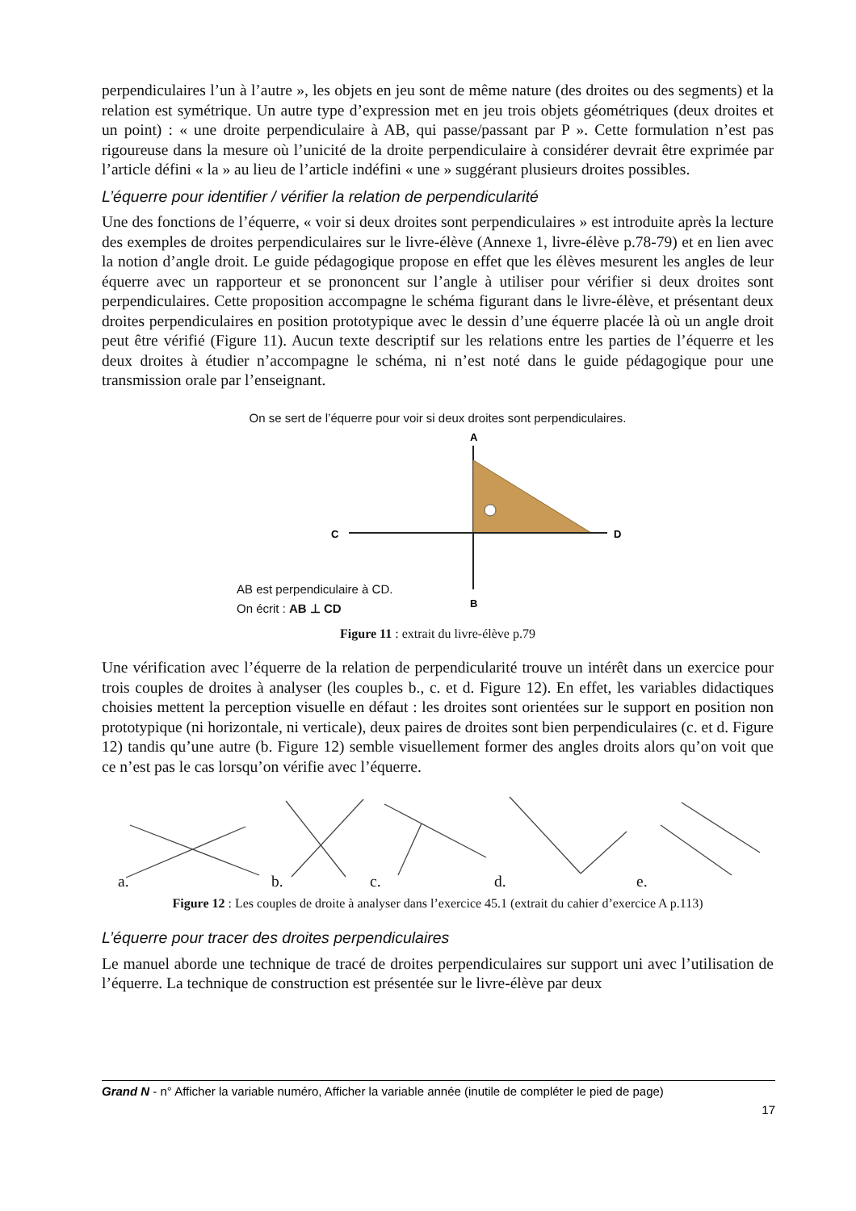perpendiculaires l’un à l’autre », les objets en jeu sont de même nature (des droites ou des segments) et la relation est symétrique. Un autre type d’expression met en jeu trois objets géométriques (deux droites et un point) : « une droite perpendiculaire à AB, qui passe/passant par P ». Cette formulation n’est pas rigoureuse dans la mesure où l’unicité de la droite perpendiculaire à considérer devrait être exprimée par l’article défini « la » au lieu de l’article indéfini « une » suggérant plusieurs droites possibles.
L’équerre pour identifier / vérifier la relation de perpendicularité
Une des fonctions de l’équerre, « voir si deux droites sont perpendiculaires » est introduite après la lecture des exemples de droites perpendiculaires sur le livre-élève (Annexe 1, livre-élève p.78-79) et en lien avec la notion d’angle droit. Le guide pédagogique propose en effet que les élèves mesurent les angles de leur équerre avec un rapporteur et se prononcent sur l’angle à utiliser pour vérifier si deux droites sont perpendiculaires. Cette proposition accompagne le schéma figurant dans le livre-élève, et présentant deux droites perpendiculaires en position prototypique avec le dessin d’une équerre placée là où un angle droit peut être vérifié (Figure 11). Aucun texte descriptif sur les relations entre les parties de l’équerre et les deux droites à étudier n’accompagne le schéma, ni n’est noté dans le guide pédagogique pour une transmission orale par l’enseignant.
On se sert de l’équerre pour voir si deux droites sont perpendiculaires.
A
C
D
B
AB est perpendiculaire à CD.
On écrit : AB ⊥ CD
Figure 11 : extrait du livre-élève p.79
Une vérification avec l’équerre de la relation de perpendicularité trouve un intérêt dans un exercice pour trois couples de droites à analyser (les couples b., c. et d. Figure 12). En effet, les variables didactiques choisies mettent la perception visuelle en défaut : les droites sont orientées sur le support en position non prototypique (ni horizontale, ni verticale), deux paires de droites sont bien perpendiculaires (c. et d. Figure 12) tandis qu’une autre (b. Figure 12) semble visuellement former des angles droits alors qu’on voit que ce n’est pas le cas lorsqu’on vérifie avec l’équerre.
a. b. c. d. e.
Figure 12 : Les couples de droite à analyser dans l’exercice 45.1 (extrait du cahier d’exercice A p.113)
L’équerre pour tracer des droites perpendiculaires
Le manuel aborde une technique de tracé de droites perpendiculaires sur support uni avec l’utilisation de l’équerre. La technique de construction est présentée sur le livre-élève par deux
Grand N - n° Afficher la variable numéro, Afficher la variable année (inutile de compléter le pied de page)
17